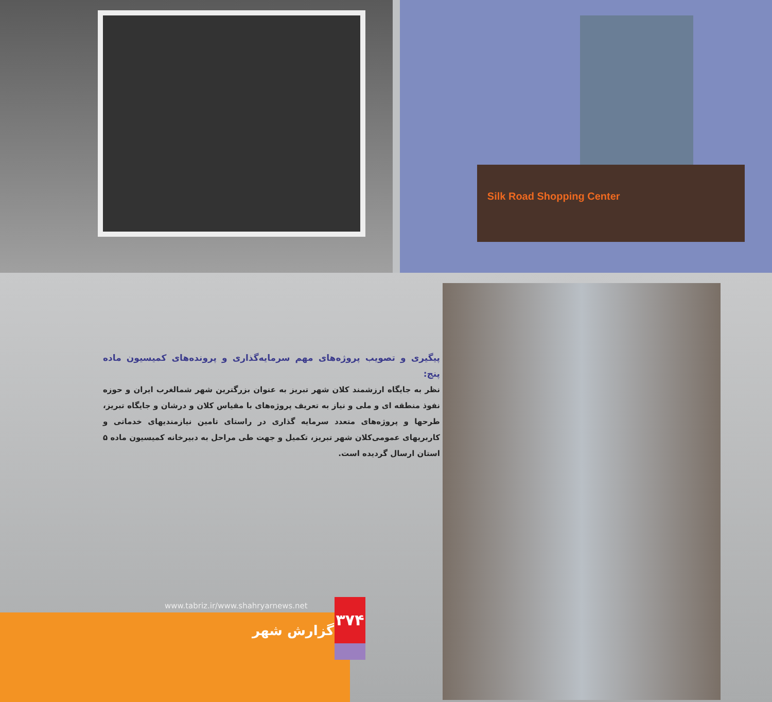Silk Road Shopping Center
پیگیری و تصویب پروژه‌های مهم سرمایه‌گذاری و پرونده‌های کمیسیون ماده پنج:
نظر به جایگاه ارزشمند کلان شهر تبریز به عنوان بزرگترین شهر شمالغرب ایران و حوزه نفوذ منطقه ای و ملی و نیاز به تعریف پروژه‌های با مقیاس کلان و درشان و جایگاه تبریز، طرحها و پروژه‌های متعدد سرمایه گذاری در راستای تامین نیازمندیهای خدماتی و کاربریهای عمومی‌کلان شهر تبریز، تکمیل و جهت طی مراحل به دبیرخانه کمیسیون ماده ۵ استان ارسال گردیده است.
www.tabriz.ir/www.shahryarnews.net
۳۷۴
گزارش شهر